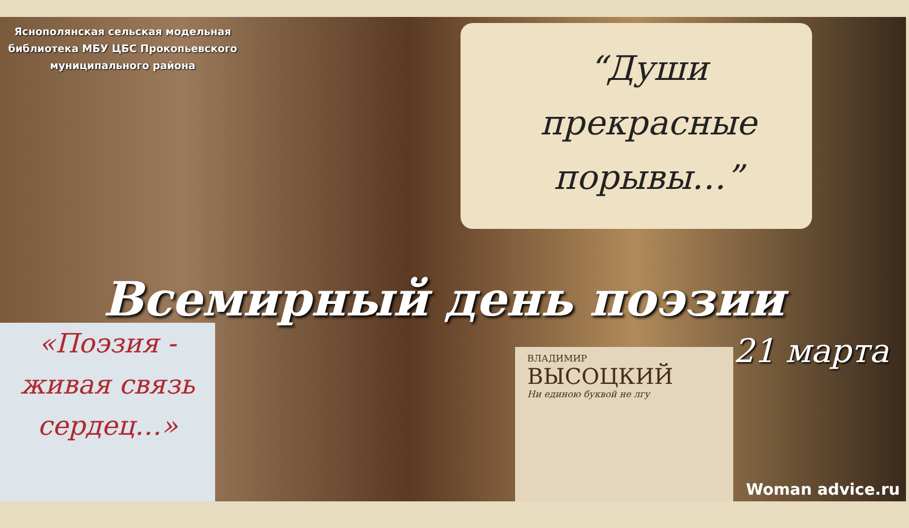Яснополянская сельская модельная библиотека МБУ ЦБС Прокопьевского муниципального района
“Души прекрасные порывы…”
Всемирный день поэзии
«Поэзия - живая связь сердец…»
ВЛАДИМИР
ВЫСОЦКИЙ
Ни единою буквой не лгу
21 марта
Woman advice.ru